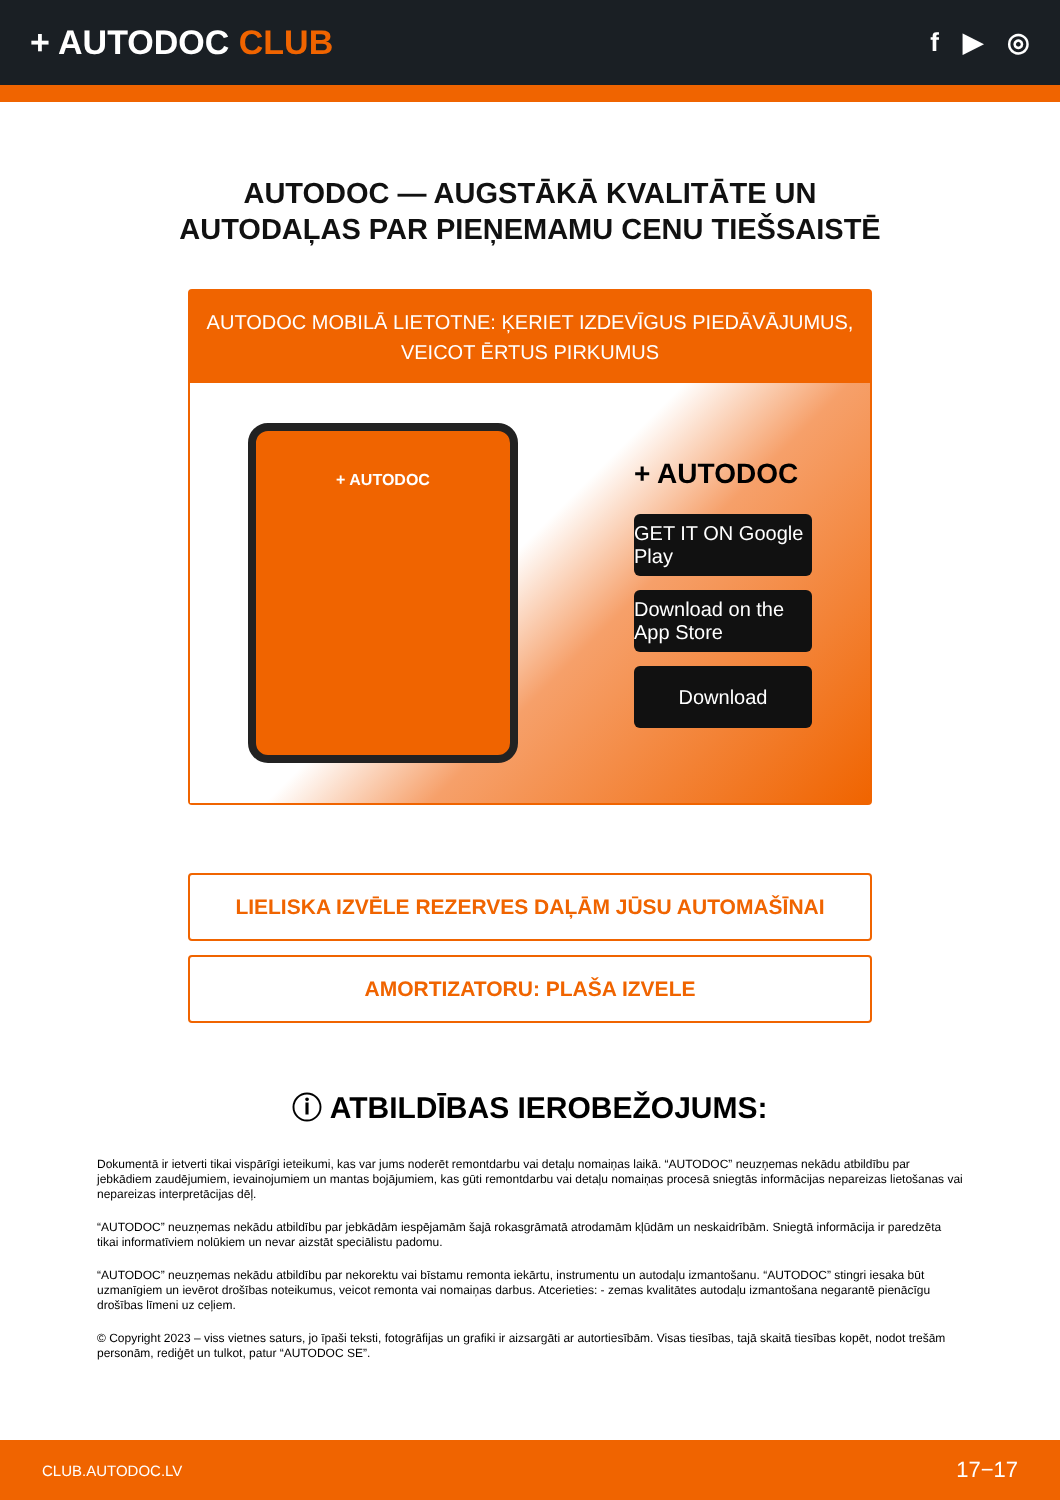+ AUTODOC CLUB
f ▶ ◎
AUTODOC — AUGSTĀKĀ KVALITĀTE UN
AUTODAĻAS PAR PIEŅEMAMU CENU TIEŠSAISTĒ
AUTODOC MOBILĀ LIETOTNE: ĶERIET IZDEVĪGUS PIEDĀVĀJUMUS,
VEICOT ĒRTUS PIRKUMUS
+ AUTODOC
+ AUTODOC
GET IT ON Google Play
Download on the App Store
Download
LIELISKA IZVĒLE REZERVES DAĻĀM JŪSU AUTOMAŠĪNAI
AMORTIZATORU: PLAŠA IZVELE
ⓘ ATBILDĪBAS IEROBEŽOJUMS:
Dokumentā ir ietverti tikai vispārīgi ieteikumi, kas var jums noderēt remontdarbu vai detaļu nomaiņas laikā. “AUTODOC” neuzņemas nekādu atbildību par jebkādiem zaudējumiem, ievainojumiem un mantas bojājumiem, kas gūti remontdarbu vai detaļu nomaiņas procesā sniegtās informācijas nepareizas lietošanas vai nepareizas interpretācijas dēļ.
“AUTODOC” neuzņemas nekādu atbildību par jebkādām iespējamām šajā rokasgrāmatā atrodamām kļūdām un neskaidrībām. Sniegtā informācija ir paredzēta tikai informatīviem nolūkiem un nevar aizstāt speciālistu padomu.
“AUTODOC” neuzņemas nekādu atbildību par nekorektu vai bīstamu remonta iekārtu, instrumentu un autodaļu izmantošanu. “AUTODOC” stingri iesaka būt uzmanīgiem un ievērot drošības noteikumus, veicot remonta vai nomaiņas darbus. Atcerieties: - zemas kvalitātes autodaļu izmantošana negarantē pienācīgu drošības līmeni uz ceļiem.
© Copyright 2023 – viss vietnes saturs, jo īpaši teksti, fotogrāfijas un grafiki ir aizsargāti ar autortiesībām. Visas tiesības, tajā skaitā tiesības kopēt, nodot trešām personām, rediģēt un tulkot, patur “AUTODOC SE”.
CLUB.AUTODOC.LV 17−17